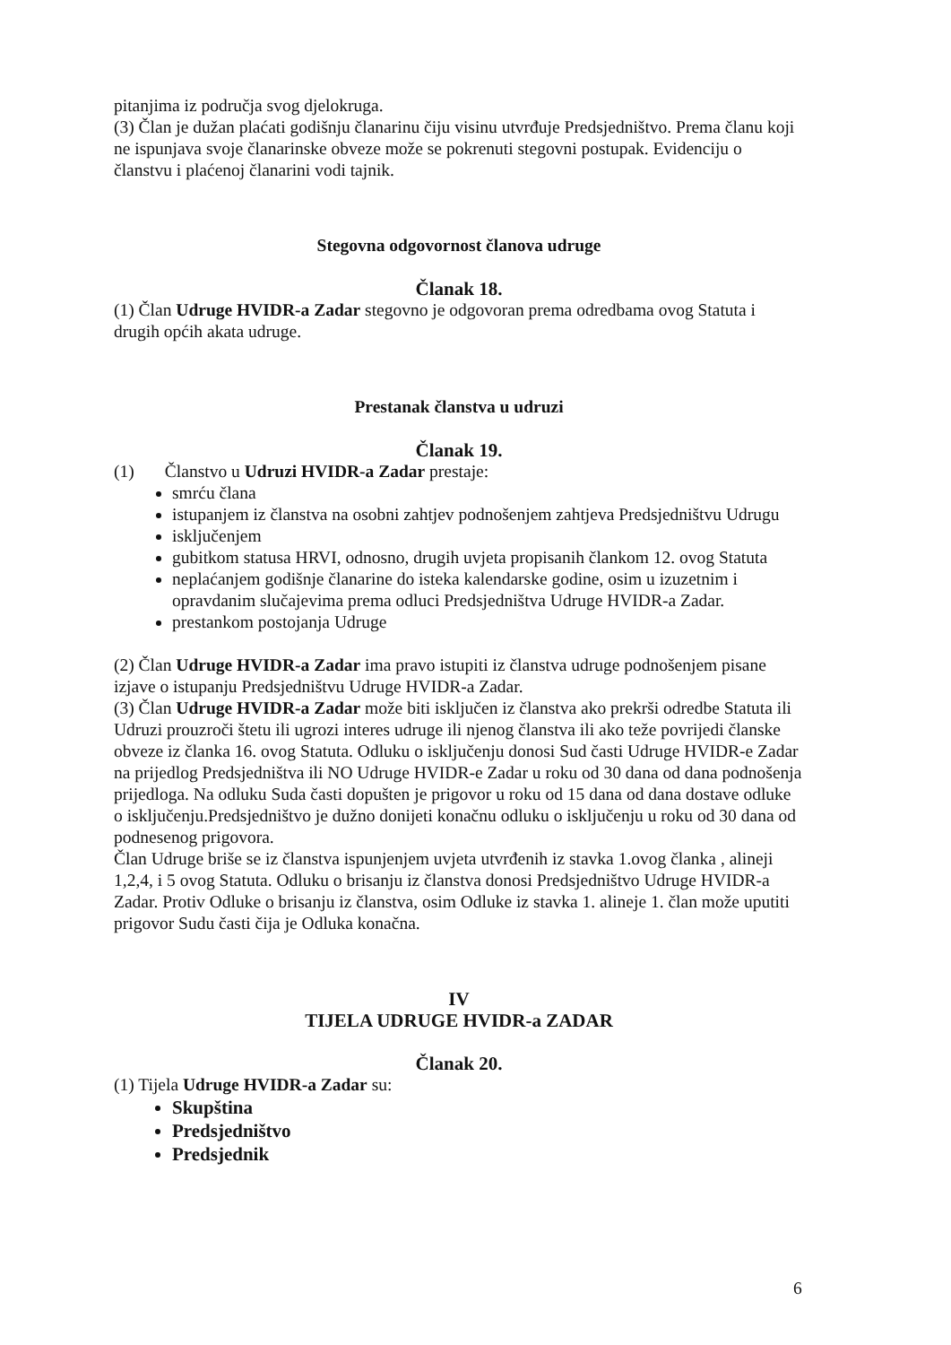pitanjima iz područja svog djelokruga.
(3) Član je dužan plaćati godišnju članarinu čiju visinu utvrđuje Predsjedništvo. Prema članu koji ne ispunjava svoje članarinske obveze može se pokrenuti stegovni postupak. Evidenciju o članstvu i plaćenoj članarini vodi tajnik.
Stegovna odgovornost članova udruge
Članak 18.
(1) Član Udruge HVIDR-a Zadar stegovno je odgovoran prema odredbama ovog Statuta i drugih općih akata udruge.
Prestanak članstva u udruzi
Članak 19.
(1) Članstvo u Udruzi HVIDR-a Zadar prestaje:
smrću člana
istupanjem iz članstva na osobni zahtjev podnošenjem zahtjeva Predsjedništvu Udrugu
isključenjem
gubitkom statusa HRVI, odnosno, drugih uvjeta propisanih člankom 12. ovog Statuta
neplaćanjem godišnje članarine do isteka kalendarske godine, osim u izuzetnim i opravdanim slučajevima prema odluci Predsjedništva Udruge HVIDR-a Zadar.
prestankom postojanja Udruge
(2) Član Udruge HVIDR-a Zadar ima pravo istupiti iz članstva udruge podnošenjem pisane izjave o istupanju Predsjedništvu Udruge HVIDR-a Zadar.
(3) Član Udruge HVIDR-a Zadar može biti isključen iz članstva ako prekrši odredbe Statuta ili Udruzi prouzroči štetu ili ugrozi interes udruge ili njenog članstva ili ako teže povrijedi članske obveze iz članka 16. ovog Statuta. Odluku o isključenju donosi Sud časti Udruge HVIDR-e Zadar na prijedlog Predsjedništva ili NO Udruge HVIDR-e Zadar u roku od 30 dana od dana podnošenja prijedloga. Na odluku Suda časti dopušten je prigovor u roku od 15 dana od dana dostave odluke o isključenju.Predsjedništvo je dužno donijeti konačnu odluku o isključenju u roku od 30 dana od podnesenog prigovora.
Član Udruge briše se iz članstva ispunjenjem uvjeta utvrđenih iz stavka 1.ovog članka , alineji 1,2,4, i 5 ovog Statuta. Odluku o brisanju iz članstva donosi Predsjedništvo Udruge HVIDR-a Zadar. Protiv Odluke o brisanju iz članstva, osim Odluke iz stavka 1. alineje 1. član može uputiti prigovor Sudu časti čija je Odluka konačna.
IV
TIJELA UDRUGE HVIDR-a ZADAR
Članak 20.
(1) Tijela Udruge HVIDR-a Zadar su:
Skupština
Predsjedništvo
Predsjednik
6